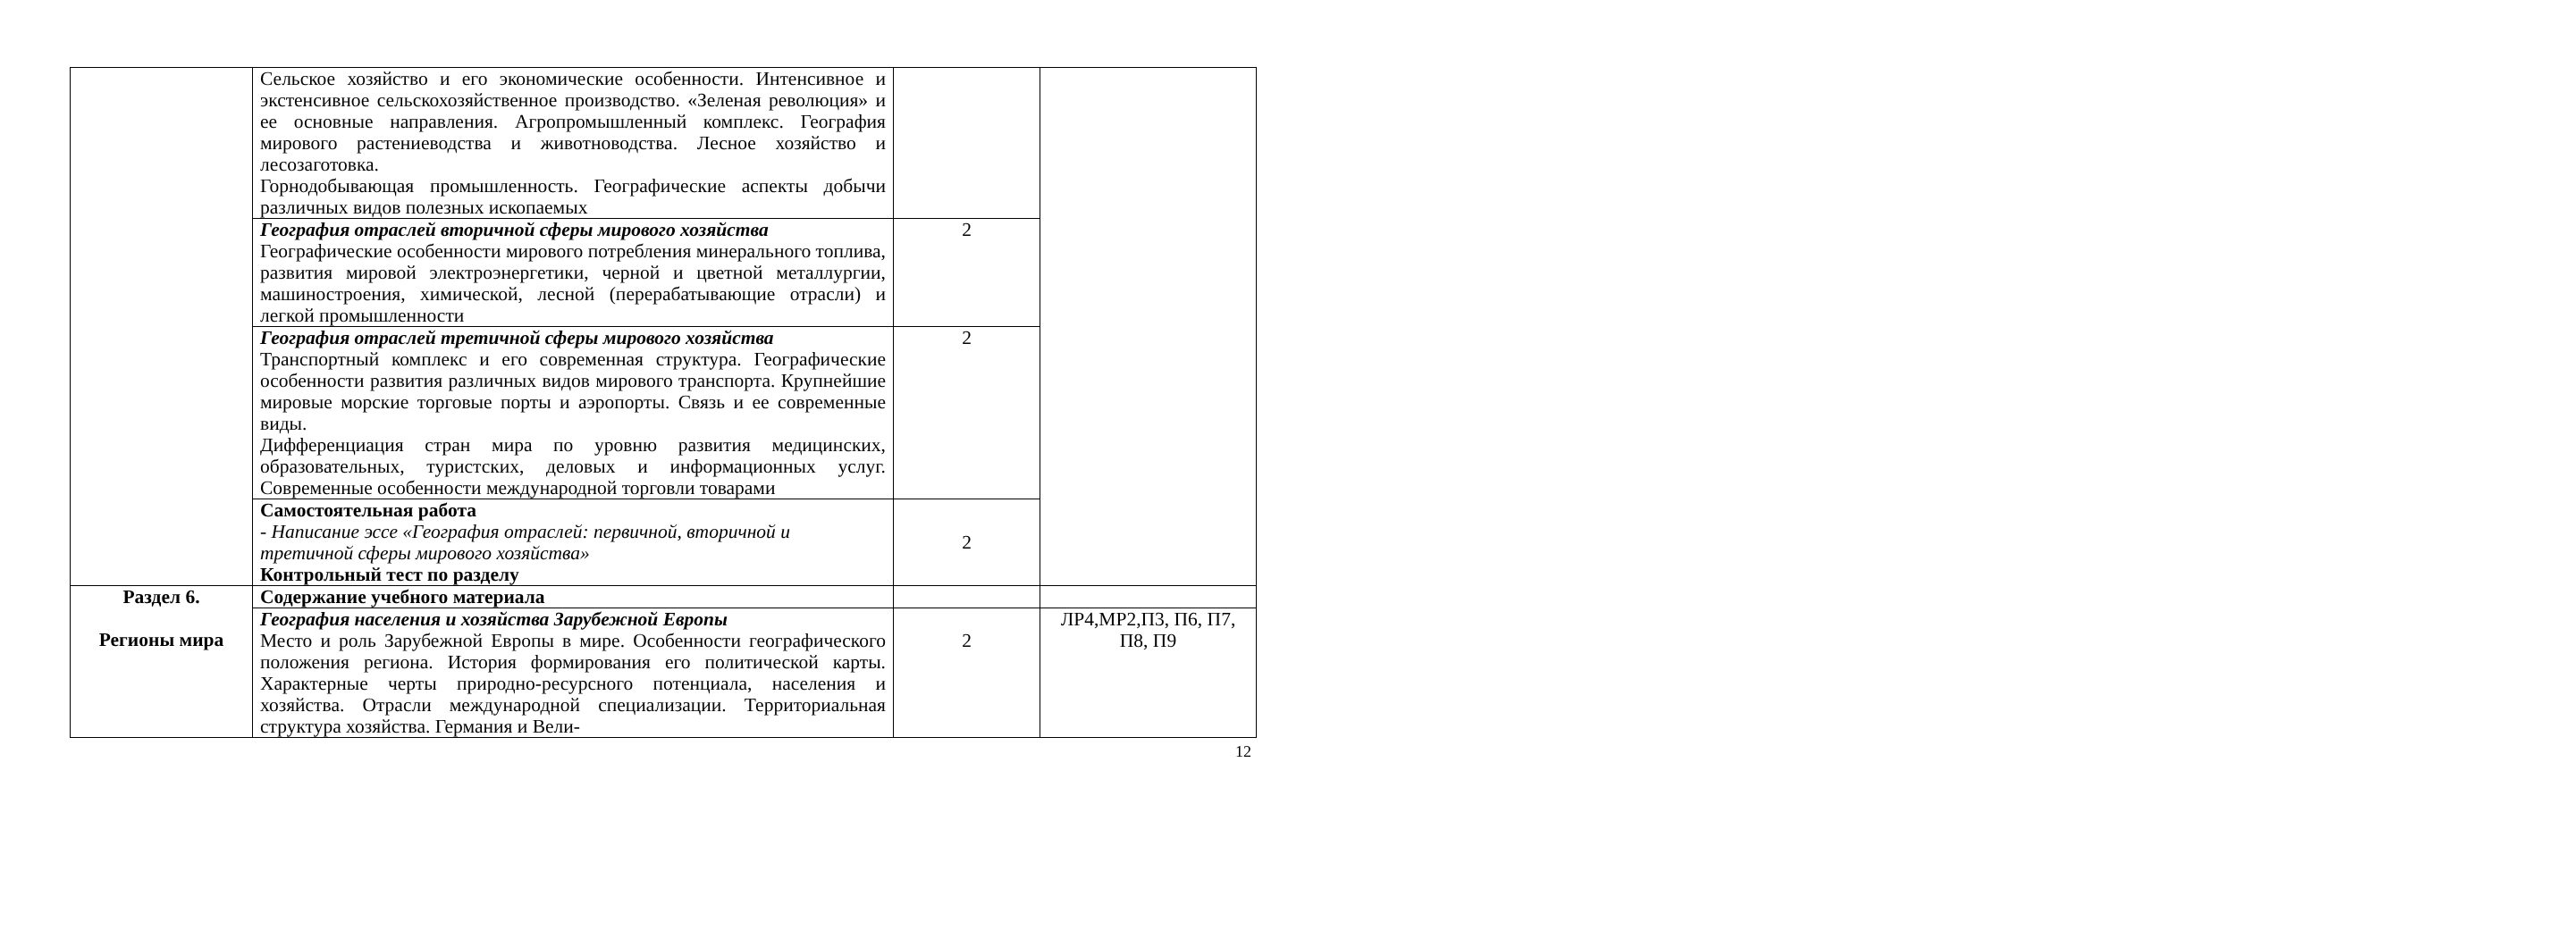| | Сельское хозяйство и его экономические особенности. Интенсивное и экстенсивное сельскохозяйственное производство. «Зеленая революция» и ее основные направления. Агропромышленный комплекс. География мирового растениеводства и животноводства. Лесное хозяйство и лесозаготовка. Горнодобывающая промышленность. Географические аспекты добычи различных видов полезных ископаемых | | |
| | География отраслей вторичной сферы мирового хозяйства Географические особенности мирового потребления минерального топлива, развития мировой электроэнергетики, черной и цветной металлургии, машиностроения, химической, лесной (перерабатывающие отрасли) и легкой промышленности | 2 | |
| | География отраслей третичной сферы мирового хозяйства Транспортный комплекс и его современная структура. Географические особенности развития различных видов мирового транспорта. Крупнейшие мировые морские торговые порты и аэропорты. Связь и ее современные виды. Дифференциация стран мира по уровню развития медицинских, образовательных, туристских, деловых и информационных услуг. Современные особенности международной торговли товарами | 2 | |
| | Самостоятельная работа - Написание эссе «География отраслей: первичной, вторичной и третичной сферы мирового хозяйства» Контрольный тест по разделу | 2 | |
| Раздел 6. Регионы мира | Содержание учебного материала | | |
| | География населения и хозяйства Зарубежной Европы Место и роль Зарубежной Европы в мире. Особенности географического положения региона. История формирования его политической карты. Характерные черты природно-ресурсного потенциала, населения и хозяйства. Отрасли международной специализации. Территориальная структура хозяйства. Германия и Вели- | 2 | ЛР4,МР2,П3, П6, П7, П8, П9 |
12